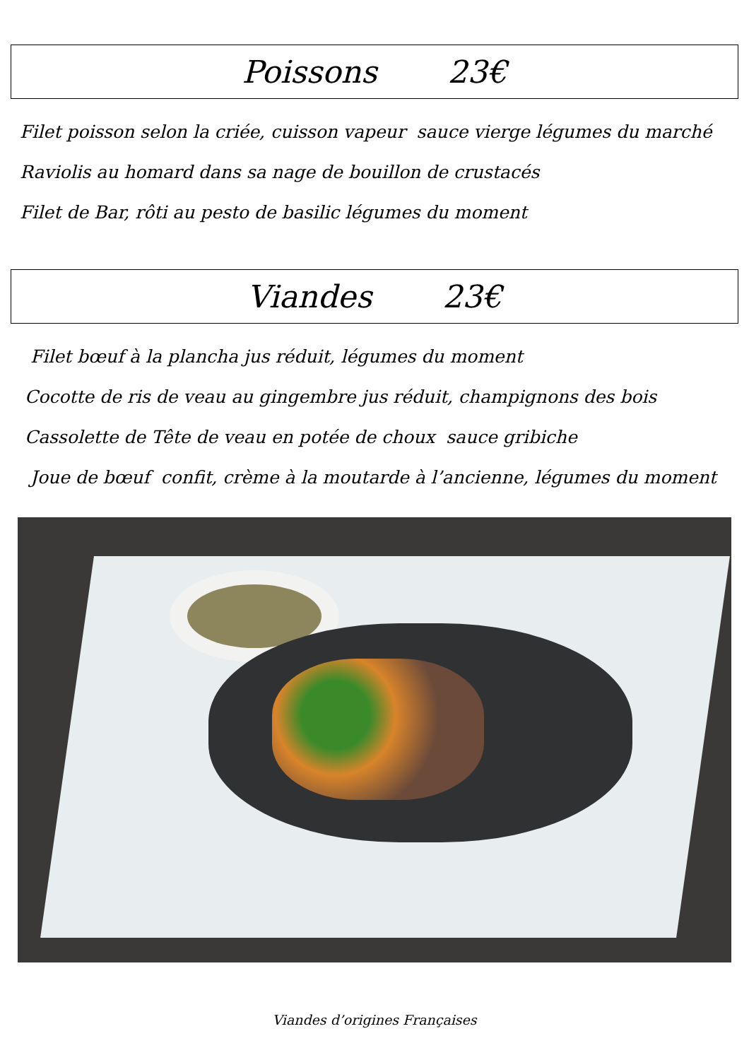Poissons 23€
Filet poisson selon la criée, cuisson vapeur sauce vierge légumes du marché
Raviolis au homard dans sa nage de bouillon de crustacés
Filet de Bar, rôti au pesto de basilic légumes du moment
Viandes 23€
Filet bœuf à la plancha jus réduit, légumes du moment
Cocotte de ris de veau au gingembre jus réduit, champignons des bois
Cassolette de Tête de veau en potée de choux sauce gribiche
Joue de bœuf confit, crème à la moutarde à l’ancienne, légumes du moment
Viandes d’origines Françaises